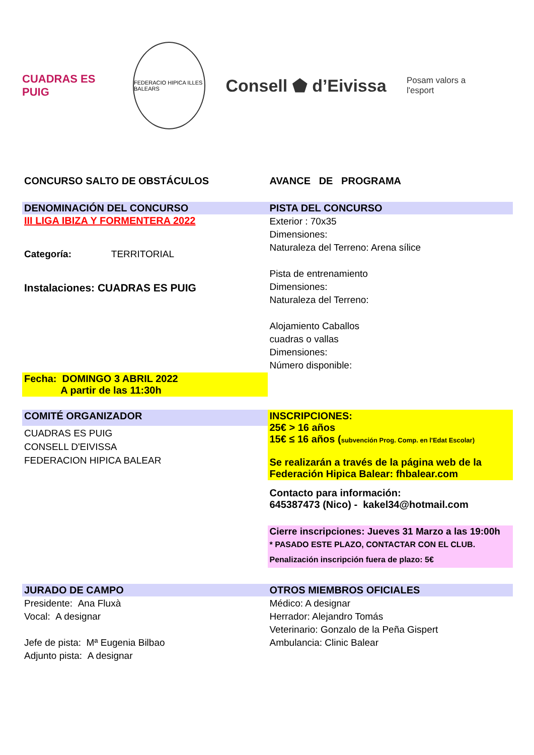CUADRAS ES PUIG
FEDERACIO HIPICA ILLES BALEARS
Consell ⬟ d’Eivissa
Posam valors a l'esport
| CONCURSO SALTO DE OBSTÁCULOS | AVANCE DE PROGRAMA |
| DENOMINACIÓN DEL CONCURSO | PISTA DEL CONCURSO |
| III LIGA IBIZA Y FORMENTERA 2022 Categoría: TERRITORIAL Instalaciones: CUADRAS ES PUIG | Exterior : 70x35 Dimensiones: Naturaleza del Terreno: Arena sílice Pista de entrenamiento Dimensiones: Naturaleza del Terreno: Alojamiento Caballos cuadras o vallas Dimensiones: Número disponible: |
| Fecha: DOMINGO 3 ABRIL 2022 A partir de las 11:30h | |
| COMITÉ ORGANIZADOR | INSCRIPCIONES: 25€ > 16 años 15€ ≤ 16 años ( subvención Prog. Comp. en l'Edat Escolar) Se realizarán a través de la página web de la Federación Hipica Balear: fhbalear.com |
| CUADRAS ES PUIG CONSELL D'EIVISSA FEDERACION HIPICA BALEAR | |
| | Contacto para información: 645387473 (Nico) - kakel34@hotmail.com |
| | Cierre inscripciones: Jueves 31 Marzo a las 19:00h * PASADO ESTE PLAZO, CONTACTAR CON EL CLUB. Penalización inscripción fuera de plazo: 5€ |
| JURADO DE CAMPO | OTROS MIEMBROS OFICIALES |
| Presidente: Ana Fluxà Vocal: A designar Jefe de pista: Mª Eugenia Bilbao Adjunto pista: A designar | Médico: A designar Herrador: Alejandro Tomás Veterinario: Gonzalo de la Peña Gispert Ambulancia: Clinic Balear |